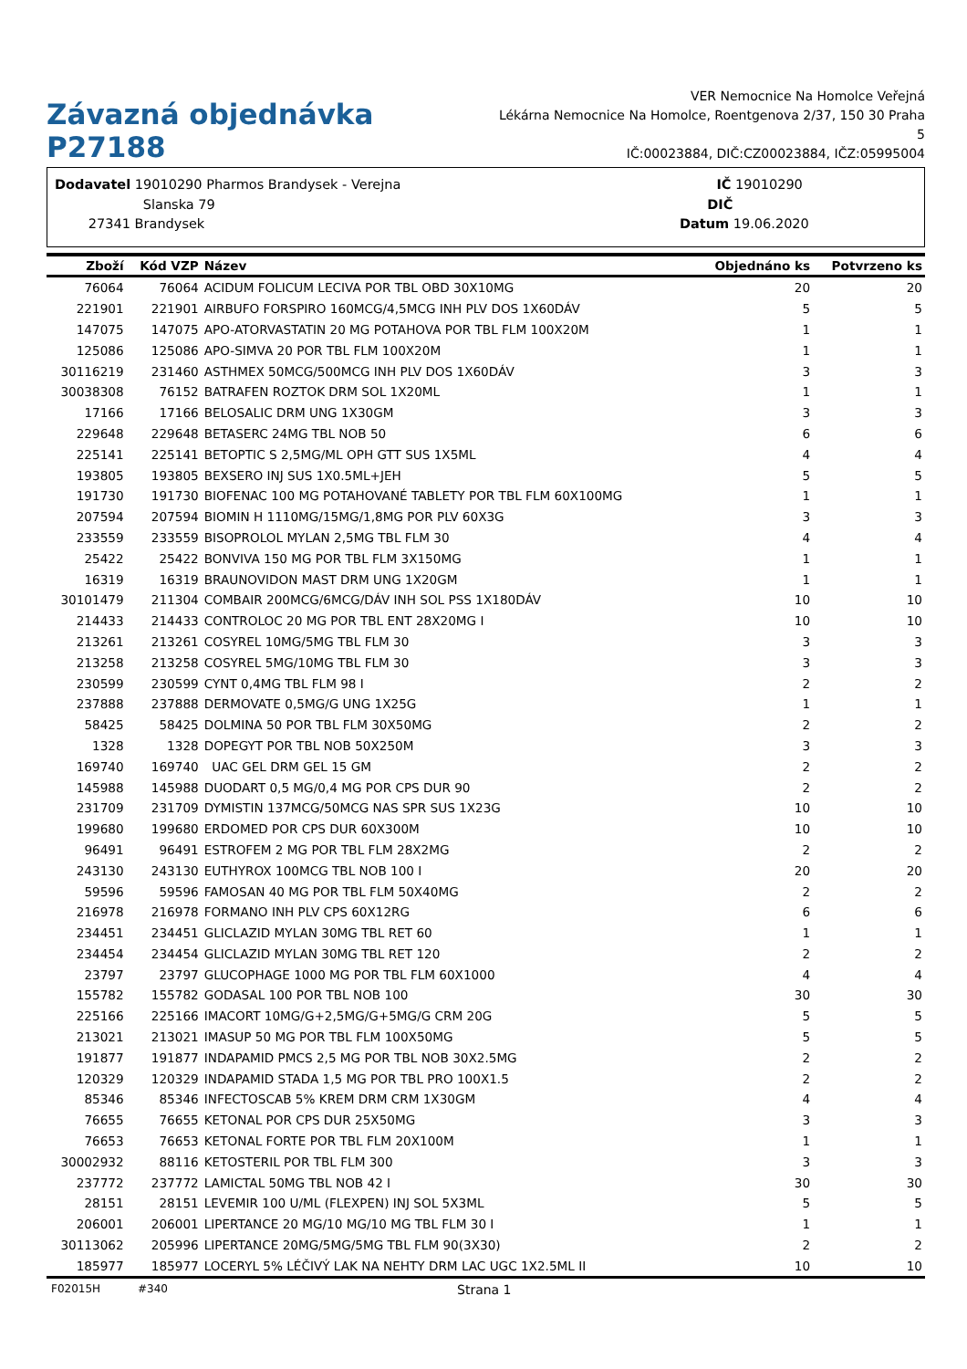Závazná objednávka P27188
VER Nemocnice Na Homolce Veřejná
Lékárna Nemocnice Na Homolce, Roentgenova 2/37, 150 30 Praha 5
IČ:00023884, DIČ:CZ00023884, IČZ:05995004
Dodavatel 19010290 Pharmos Brandysek - Verejna
Slanska 79
27341 Brandysek
IČ 19010290
DIČ
Datum 19.06.2020
| Zboží | Kód VZP | Název | Objednáno ks | Potvrzeno ks |
| --- | --- | --- | --- | --- |
| 76064 | 76064 | ACIDUM FOLICUM LECIVA POR TBL OBD 30X10MG | 20 | 20 |
| 221901 | 221901 | AIRBUFO FORSPIRO 160MCG/4,5MCG INH PLV DOS 1X60DÁV | 5 | 5 |
| 147075 | 147075 | APO-ATORVASTATIN 20 MG POTAHOVA POR TBL FLM 100X20M | 1 | 1 |
| 125086 | 125086 | APO-SIMVA 20 POR TBL FLM 100X20M | 1 | 1 |
| 30116219 | 231460 | ASTHMEX 50MCG/500MCG INH PLV DOS 1X60DÁV | 3 | 3 |
| 30038308 | 76152 | BATRAFEN ROZTOK DRM SOL 1X20ML | 1 | 1 |
| 17166 | 17166 | BELOSALIC DRM UNG 1X30GM | 3 | 3 |
| 229648 | 229648 | BETASERC 24MG TBL NOB 50 | 6 | 6 |
| 225141 | 225141 | BETOPTIC S 2,5MG/ML OPH GTT SUS 1X5ML | 4 | 4 |
| 193805 | 193805 | BEXSERO INJ SUS 1X0.5ML+JEH | 5 | 5 |
| 191730 | 191730 | BIOFENAC 100 MG POTAHOVANÉ TABLETY POR TBL FLM 60X100MG | 1 | 1 |
| 207594 | 207594 | BIOMIN H 1110MG/15MG/1,8MG POR PLV 60X3G | 3 | 3 |
| 233559 | 233559 | BISOPROLOL MYLAN 2,5MG TBL FLM 30 | 4 | 4 |
| 25422 | 25422 | BONVIVA 150 MG POR TBL FLM 3X150MG | 1 | 1 |
| 16319 | 16319 | BRAUNOVIDON MAST DRM UNG 1X20GM | 1 | 1 |
| 30101479 | 211304 | COMBAIR 200MCG/6MCG/DÁV INH SOL PSS 1X180DÁV | 10 | 10 |
| 214433 | 214433 | CONTROLOC 20 MG POR TBL ENT 28X20MG I | 10 | 10 |
| 213261 | 213261 | COSYREL 10MG/5MG TBL FLM 30 | 3 | 3 |
| 213258 | 213258 | COSYREL 5MG/10MG TBL FLM 30 | 3 | 3 |
| 230599 | 230599 | CYNT 0,4MG TBL FLM 98 I | 2 | 2 |
| 237888 | 237888 | DERMOVATE 0,5MG/G UNG 1X25G | 1 | 1 |
| 58425 | 58425 | DOLMINA 50 POR TBL FLM 30X50MG | 2 | 2 |
| 1328 | 1328 | DOPEGYT POR TBL NOB 50X250M | 3 | 3 |
| 169740 | 169740 | UAC GEL DRM GEL 15 GM | 2 | 2 |
| 145988 | 145988 | DUODART 0,5 MG/0,4 MG POR CPS DUR 90 | 2 | 2 |
| 231709 | 231709 | DYMISTIN 137MCG/50MCG NAS SPR SUS 1X23G | 10 | 10 |
| 199680 | 199680 | ERDOMED POR CPS DUR 60X300M | 10 | 10 |
| 96491 | 96491 | ESTROFEM 2 MG POR TBL FLM 28X2MG | 2 | 2 |
| 243130 | 243130 | EUTHYROX 100MCG TBL NOB 100 I | 20 | 20 |
| 59596 | 59596 | FAMOSAN 40 MG POR TBL FLM 50X40MG | 2 | 2 |
| 216978 | 216978 | FORMANO INH PLV CPS 60X12RG | 6 | 6 |
| 234451 | 234451 | GLICLAZID MYLAN 30MG TBL RET 60 | 1 | 1 |
| 234454 | 234454 | GLICLAZID MYLAN 30MG TBL RET 120 | 2 | 2 |
| 23797 | 23797 | GLUCOPHAGE 1000 MG POR TBL FLM 60X1000 | 4 | 4 |
| 155782 | 155782 | GODASAL 100 POR TBL NOB 100 | 30 | 30 |
| 225166 | 225166 | IMACORT 10MG/G+2,5MG/G+5MG/G CRM 20G | 5 | 5 |
| 213021 | 213021 | IMASUP 50 MG POR TBL FLM 100X50MG | 5 | 5 |
| 191877 | 191877 | INDAPAMID PMCS 2,5 MG POR TBL NOB 30X2.5MG | 2 | 2 |
| 120329 | 120329 | INDAPAMID STADA 1,5 MG POR TBL PRO 100X1.5 | 2 | 2 |
| 85346 | 85346 | INFECTOSCAB 5% KREM DRM CRM 1X30GM | 4 | 4 |
| 76655 | 76655 | KETONAL POR CPS DUR 25X50MG | 3 | 3 |
| 76653 | 76653 | KETONAL FORTE POR TBL FLM 20X100M | 1 | 1 |
| 30002932 | 88116 | KETOSTERIL POR TBL FLM 300 | 3 | 3 |
| 237772 | 237772 | LAMICTAL 50MG TBL NOB 42 I | 30 | 30 |
| 28151 | 28151 | LEVEMIR 100 U/ML (FLEXPEN) INJ SOL 5X3ML | 5 | 5 |
| 206001 | 206001 | LIPERTANCE 20 MG/10 MG/10 MG TBL FLM 30 I | 1 | 1 |
| 30113062 | 205996 | LIPERTANCE 20MG/5MG/5MG TBL FLM 90(3X30) | 2 | 2 |
| 185977 | 185977 | LOCERYL 5% LÉČIVÝ LAK NA NEHTY DRM LAC UGC 1X2.5ML II | 10 | 10 |
F02015H #340 Strana 1